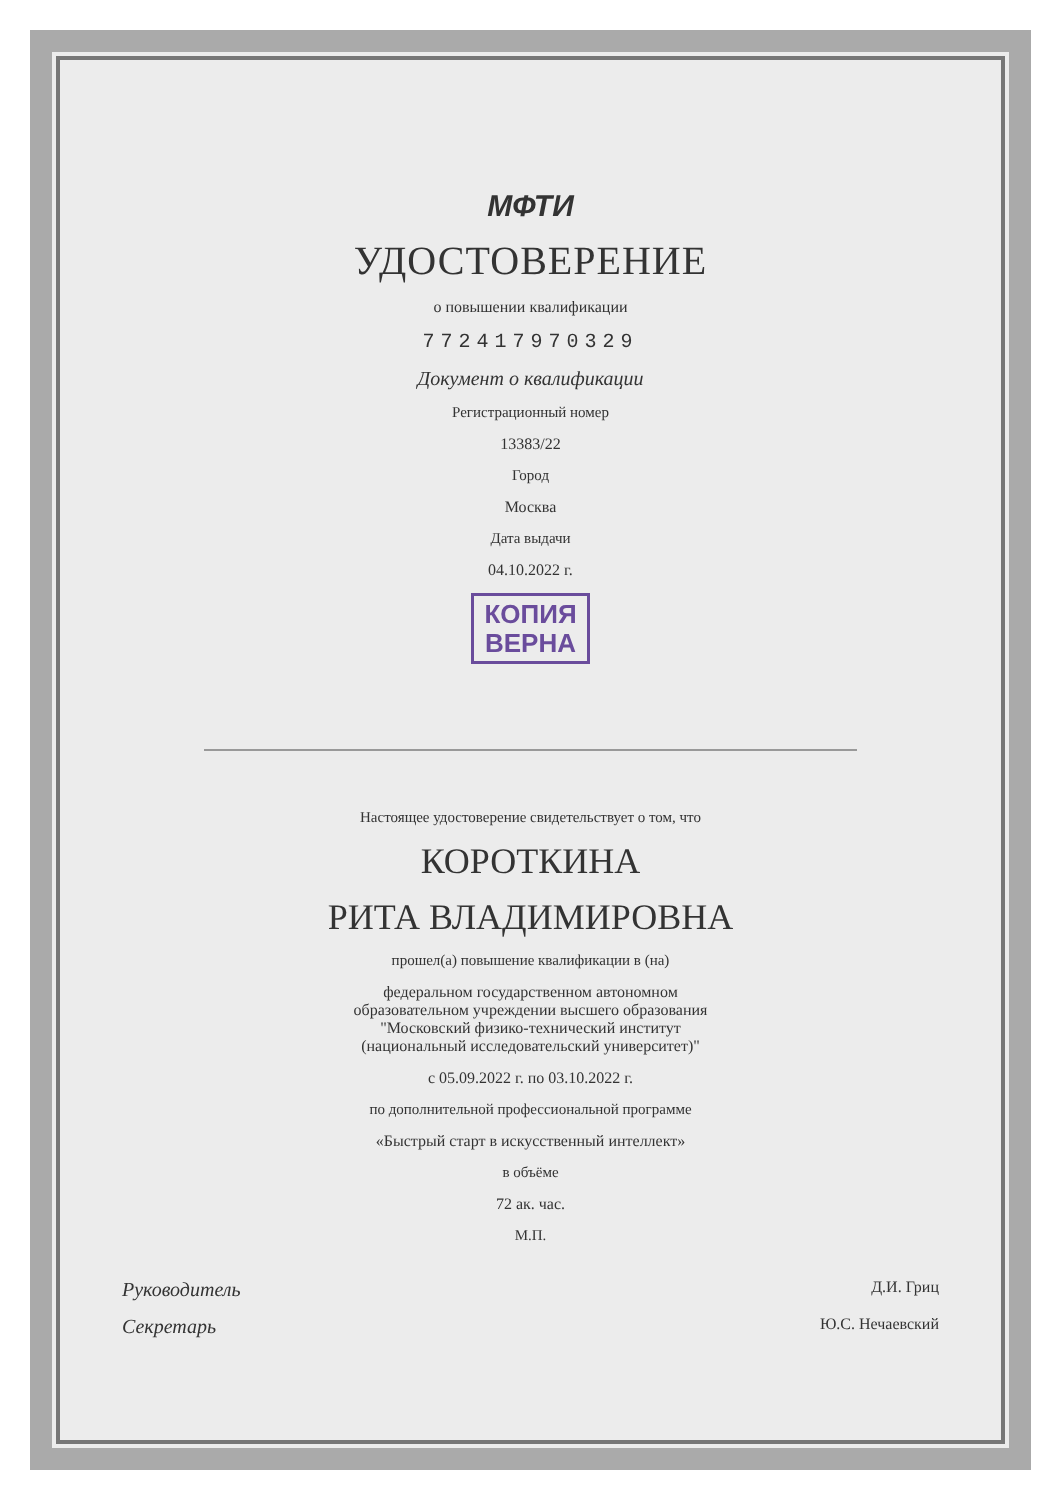МФТИ
УДОСТОВЕРЕНИЕ
о повышении квалификации
772417970329
Документ о квалификации
Регистрационный номер
13383/22
Город
Москва
Дата выдачи
04.10.2022 г.
КОПИЯ
ВЕРНА
Настоящее удостоверение свидетельствует о том, что
КОРОТКИНА
РИТА ВЛАДИМИРОВНА
прошел(а) повышение квалификации в (на)
федеральном государственном автономном
образовательном учреждении высшего образования
"Московский физико-технический институт
(национальный исследовательский университет)"
с 05.09.2022 г. по 03.10.2022 г.
по дополнительной профессиональной программе
«Быстрый старт в искусственный интеллект»
в объёме
72 ак. час.
М.П.
Руководитель Д.И. Гриц
Секретарь Ю.С. Нечаевский